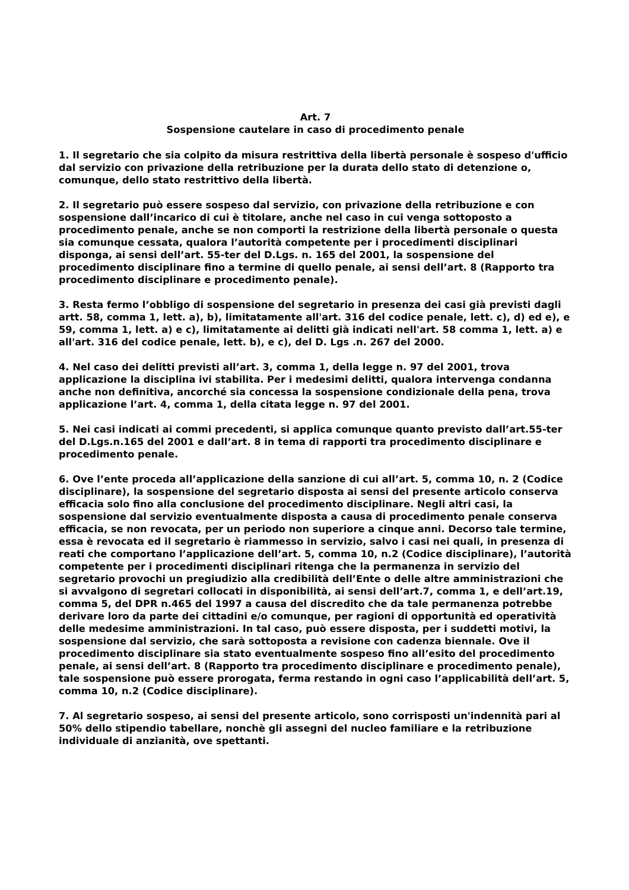Art. 7
Sospensione cautelare in caso di procedimento penale
1. Il segretario che sia colpito da misura restrittiva della libertà personale è sospeso d'ufficio dal servizio con privazione della retribuzione per la durata dello stato di detenzione o, comunque, dello stato restrittivo della libertà.
2. Il segretario può essere sospeso dal servizio, con privazione della retribuzione e con sospensione dall’incarico di cui è titolare, anche nel caso in cui venga sottoposto a procedimento penale, anche se non comporti la restrizione della libertà personale o questa sia comunque cessata, qualora l’autorità competente per i procedimenti disciplinari disponga, ai sensi dell’art. 55-ter del D.Lgs. n. 165 del 2001, la sospensione del procedimento disciplinare fino a termine di quello penale, ai sensi dell’art. 8 (Rapporto tra procedimento disciplinare e procedimento penale).
3. Resta fermo l’obbligo di sospensione del segretario in presenza dei casi già previsti dagli artt. 58, comma 1, lett. a), b), limitatamente all'art. 316 del codice penale, lett. c), d) ed e), e 59, comma 1, lett. a) e c), limitatamente ai delitti già indicati nell'art. 58 comma 1, lett. a) e all'art. 316 del codice penale, lett. b), e c), del D. Lgs .n. 267 del 2000.
4. Nel caso dei delitti previsti all’art. 3, comma 1, della legge n. 97 del 2001, trova applicazione la disciplina ivi stabilita. Per i medesimi delitti, qualora intervenga condanna anche non definitiva, ancorché sia concessa la sospensione condizionale della pena, trova applicazione l’art. 4, comma 1, della citata legge n. 97 del 2001.
5. Nei casi indicati ai commi precedenti, si applica comunque quanto previsto dall’art.55-ter del D.Lgs.n.165 del 2001 e dall’art. 8 in tema di rapporti tra procedimento disciplinare e procedimento penale.
6. Ove l’ente proceda all’applicazione della sanzione di cui all’art. 5, comma 10, n. 2 (Codice disciplinare), la sospensione del segretario disposta ai sensi del presente articolo conserva efficacia solo fino alla conclusione del procedimento disciplinare. Negli altri casi, la sospensione dal servizio eventualmente disposta a causa di procedimento penale conserva efficacia, se non revocata, per un periodo non superiore a cinque anni. Decorso tale termine, essa è revocata ed il segretario è riammesso in servizio, salvo i casi nei quali, in presenza di reati che comportano l’applicazione dell’art. 5, comma 10, n.2 (Codice disciplinare), l’autorità competente per i procedimenti disciplinari ritenga che la permanenza in servizio del segretario provochi un pregiudizio alla credibilità dell’Ente o delle altre amministrazioni che si avvalgono di segretari collocati in disponibilità, ai sensi dell’art.7, comma 1, e dell’art.19, comma 5, del DPR n.465 del 1997 a causa del discredito che da tale permanenza potrebbe derivare loro da parte dei cittadini e/o comunque, per ragioni di opportunità ed operatività delle medesime amministrazioni. In tal caso, può essere disposta, per i suddetti motivi, la sospensione dal servizio, che sarà sottoposta a revisione con cadenza biennale. Ove il procedimento disciplinare sia stato eventualmente sospeso fino all’esito del procedimento penale, ai sensi dell’art. 8 (Rapporto tra procedimento disciplinare e procedimento penale), tale sospensione può essere prorogata, ferma restando in ogni caso l’applicabilità dell’art. 5, comma 10, n.2 (Codice disciplinare).
7. Al segretario sospeso, ai sensi del presente articolo, sono corrisposti un'indennità pari al 50% dello stipendio tabellare, nonchè gli assegni del nucleo familiare e la retribuzione individuale di anzianità, ove spettanti.